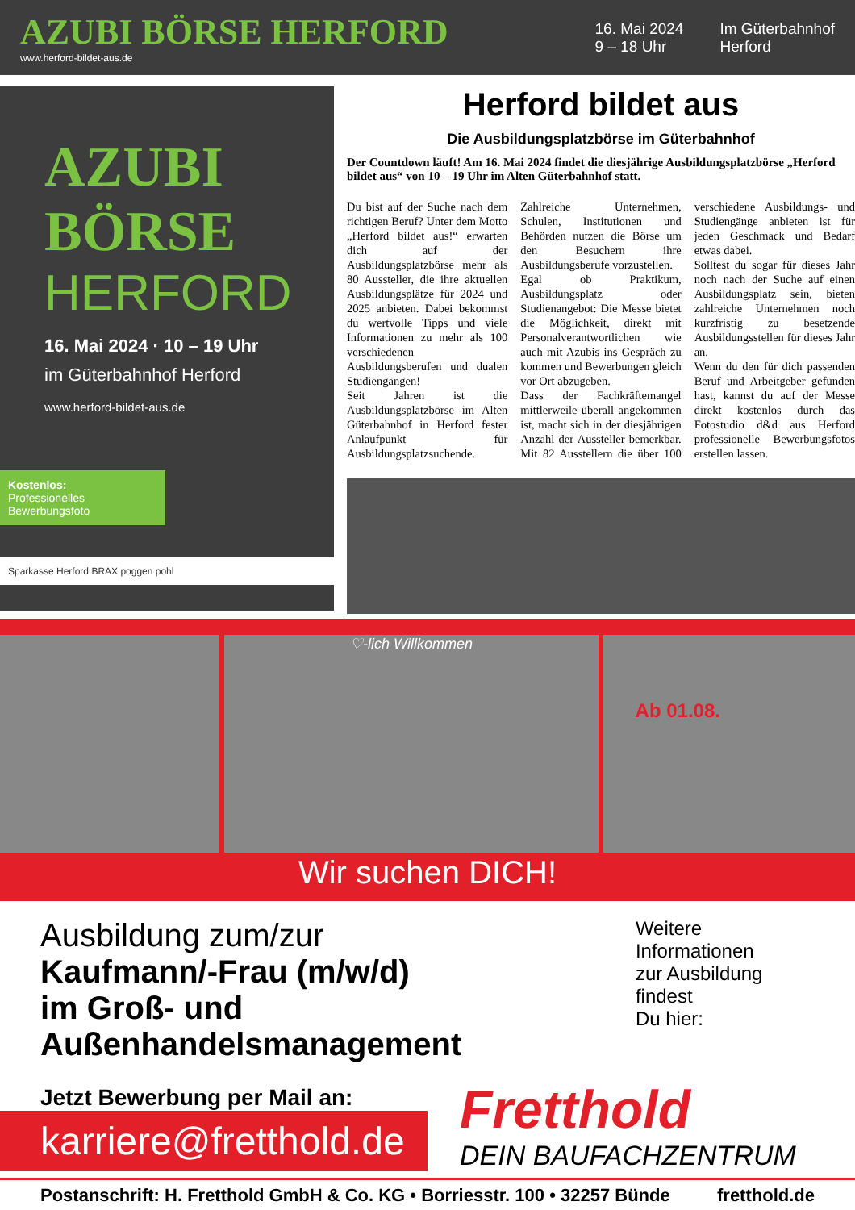AZUBI BÖRSE HERFORD
www.herford-bildet-aus.de
16. Mai 2024
9 – 18 Uhr
Im Güterbahnhof
Herford
AZUBI
BÖRSE
HERFORD
16. Mai 2024 · 10 – 19 Uhr
im Güterbahnhof Herford
www.herford-bildet-aus.de
Kostenlos:
Professionelles Bewerbungsfoto
Sparkasse Herford BRAX poggen pohl
Herford bildet aus
Die Ausbildungsplatzbörse im Güterbahnhof
Der Countdown läuft! Am 16. Mai 2024 findet die diesjährige Ausbildungsplatzbörse „Herford bildet aus“ von 10 – 19 Uhr im Alten Güterbahnhof statt.
Du bist auf der Suche nach dem richtigen Beruf? Unter dem Motto „Herford bildet aus!“ erwarten dich auf der Ausbildungsplatzbörse mehr als 80 Aussteller, die ihre aktuellen Ausbildungsplätze für 2024 und 2025 anbieten. Dabei bekommst du wertvolle Tipps und viele Informationen zu mehr als 100 verschiedenen Ausbildungsberufen und dualen Studiengängen!
Seit Jahren ist die Ausbildungsplatzbörse im Alten Güterbahnhof in Herford fester Anlaufpunkt für Ausbildungsplatzsuchende. Zahlreiche Unternehmen, Schulen, Institutionen und Behörden nutzen die Börse um den Besuchern ihre Ausbildungsberufe vorzustellen.
Egal ob Praktikum, Ausbildungsplatz oder Studienangebot: Die Messe bietet die Möglichkeit, direkt mit Personalverantwortlichen wie auch mit Azubis ins Gespräch zu kommen und Bewerbungen gleich vor Ort abzugeben.
Dass der Fachkräftemangel mittlerweile überall angekommen ist, macht sich in der diesjährigen Anzahl der Aussteller bemerkbar. Mit 82 Ausstellern die über 100 verschiedene Ausbildungs- und Studiengänge anbieten ist für jeden Geschmack und Bedarf etwas dabei.
Solltest du sogar für dieses Jahr noch nach der Suche auf einen Ausbildungsplatz sein, bieten zahlreiche Unternehmen noch kurzfristig zu besetzende Ausbildungsstellen für dieses Jahr an.
Wenn du den für dich passenden Beruf und Arbeitgeber gefunden hast, kannst du auf der Messe direkt kostenlos durch das Fotostudio d&d aus Herford professionelle Bewerbungsfotos erstellen lassen.
♡-lich Willkommen
Ab 01.08.
Wir suchen DICH!
Ausbildung zum/zur
Kaufmann/-Frau (m/w/d)
im Groß- und Außenhandelsmanagement
Weitere Informationen
zur Ausbildung findest
Du hier:
Jetzt Bewerbung per Mail an:
karriere@fretthold.de
Fretthold
DEIN BAUFACHZENTRUM
Postanschrift: H. Fretthold GmbH & Co. KG • Borriesstr. 100 • 32257 Bünde fretthold.de